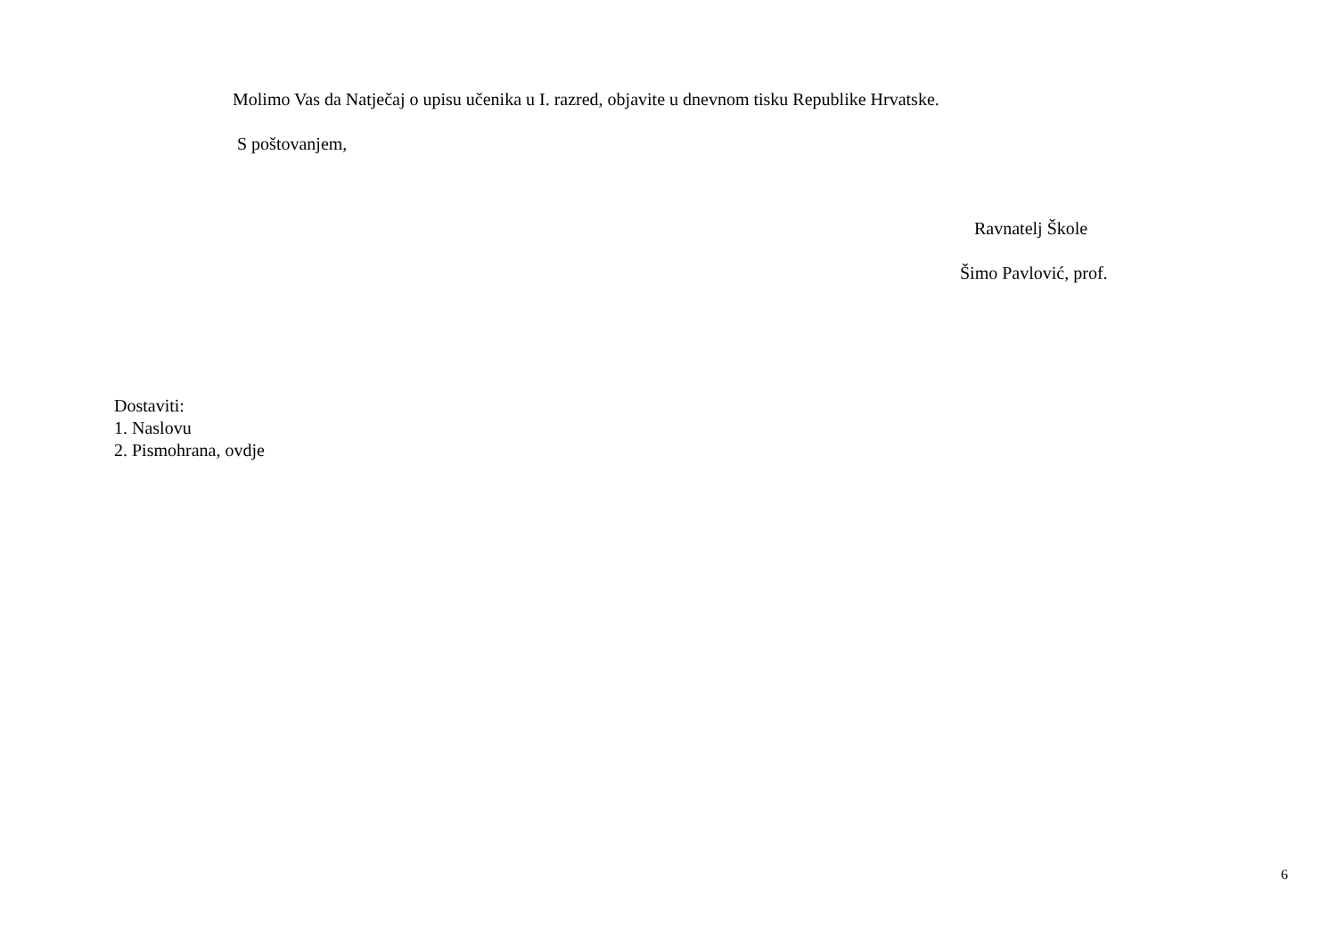Molimo Vas da Natječaj o upisu učenika u I. razred, objavite u dnevnom tisku Republike Hrvatske.
S poštovanjem,
Ravnatelj Škole
Šimo Pavlović, prof.
Dostaviti:
1. Naslovu
2. Pismohrana, ovdje
6